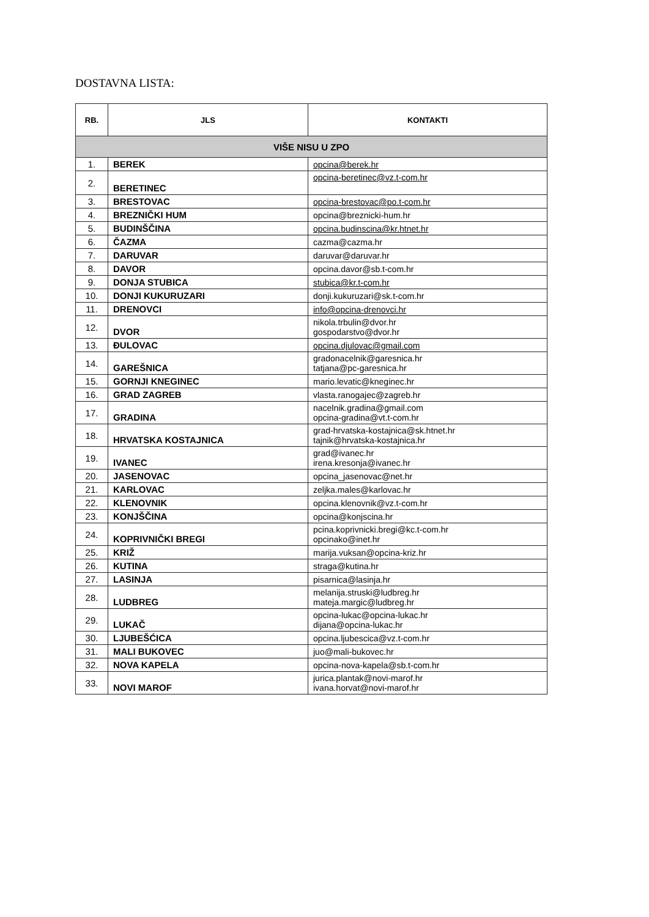DOSTAVNA LISTA:
| RB. | JLS | KONTAKTI |
| --- | --- | --- |
| VIŠE NISU U ZPO | | |
| 1. | BEREK | opcina@berek.hr |
| 2. | BERETINEC | opcina-beretinec@vz.t-com.hr |
| 3. | BRESTOVAC | opcina-brestovac@po.t-com.hr |
| 4. | BREZNIČKI HUM | opcina@breznicki-hum.hr |
| 5. | BUDINŠČINA | opcina.budinscina@kr.htnet.hr |
| 6. | ČAZMA | cazma@cazma.hr |
| 7. | DARUVAR | daruvar@daruvar.hr |
| 8. | DAVOR | opcina.davor@sb.t-com.hr |
| 9. | DONJA STUBICA | stubica@kr.t-com.hr |
| 10. | DONJI KUKURUZARI | donji.kukuruzari@sk.t-com.hr |
| 11. | DRENOVCI | info@opcina-drenovci.hr |
| 12. | DVOR | nikola.trbulin@dvor.hr gospodarstvo@dvor.hr |
| 13. | ĐULOVAC | opcina.djulovac@gmail.com |
| 14. | GAREŠNICA | gradonacelnik@garesnica.hr tatjana@pc-garesnica.hr |
| 15. | GORNJI KNEGINEC | mario.levatic@kneginec.hr |
| 16. | GRAD ZAGREB | vlasta.ranogajec@zagreb.hr |
| 17. | GRADINA | nacelnik.gradina@gmail.com opcina-gradina@vt.t-com.hr |
| 18. | HRVATSKA KOSTAJNICA | grad-hrvatska-kostajnica@sk.htnet.hr tajnik@hrvatska-kostajnica.hr |
| 19. | IVANEC | grad@ivanec.hr irena.kresonja@ivanec.hr |
| 20. | JASENOVAC | opcina_jasenovac@net.hr |
| 21. | KARLOVAC | zeljka.males@karlovac.hr |
| 22. | KLENOVNIK | opcina.klenovnik@vz.t-com.hr |
| 23. | KONJŠČINA | opcina@konjscina.hr |
| 24. | KOPRIVNIČKI BREGI | pcina.koprivnicki.bregi@kc.t-com.hr opcinako@inet.hr |
| 25. | KRIŽ | marija.vuksan@opcina-kriz.hr |
| 26. | KUTINA | straga@kutina.hr |
| 27. | LASINJA | pisarnica@lasinja.hr |
| 28. | LUDBREG | melanija.struski@ludbreg.hr mateja.margic@ludbreg.hr |
| 29. | LUKAČ | opcina-lukac@opcina-lukac.hr dijana@opcina-lukac.hr |
| 30. | LJUBEŠĆICA | opcina.ljubescica@vz.t-com.hr |
| 31. | MALI BUKOVEC | juo@mali-bukovec.hr |
| 32. | NOVA KAPELA | opcina-nova-kapela@sb.t-com.hr |
| 33. | NOVI MAROF | jurica.plantak@novi-marof.hr ivana.horvat@novi-marof.hr |